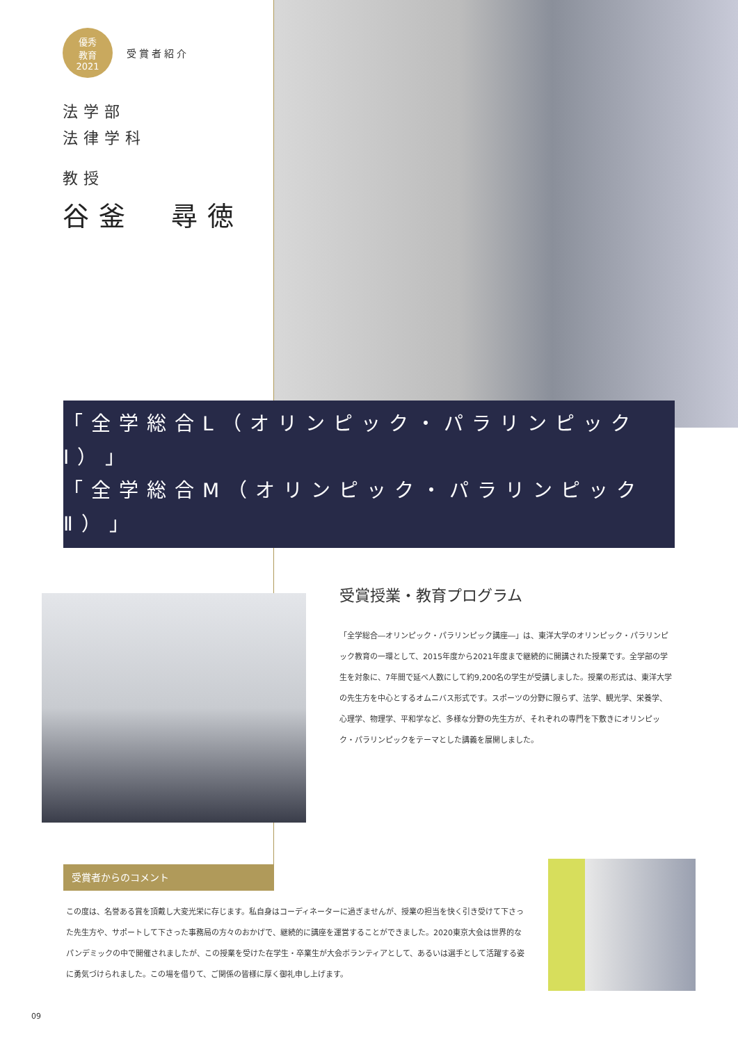優秀
教育
2021
受賞者紹介
法学部
法律学科
教授
谷釜　尋徳
「全学総合L（オリンピック・パラリンピックⅠ）」
「全学総合M（オリンピック・パラリンピックⅡ）」
受賞授業・教育プログラム
「全学総合―オリンピック・パラリンピック講座―」は、東洋大学のオリンピック・パラリンピック教育の一環として、2015年度から2021年度まで継続的に開講された授業です。全学部の学生を対象に、7年間で延べ人数にして約9,200名の学生が受講しました。授業の形式は、東洋大学の先生方を中心とするオムニバス形式です。スポーツの分野に限らず、法学、観光学、栄養学、心理学、物理学、平和学など、多様な分野の先生方が、それぞれの専門を下敷きにオリンピック・パラリンピックをテーマとした講義を展開しました。
受賞者からのコメント
この度は、名誉ある賞を頂戴し大変光栄に存じます。私自身はコーディネーターに過ぎませんが、授業の担当を快く引き受けて下さった先生方や、サポートして下さった事務局の方々のおかげで、継続的に講座を運営することができました。2020東京大会は世界的なパンデミックの中で開催されましたが、この授業を受けた在学生・卒業生が大会ボランティアとして、あるいは選手として活躍する姿に勇気づけられました。この場を借りて、ご関係の皆様に厚く御礼申し上げます。
09